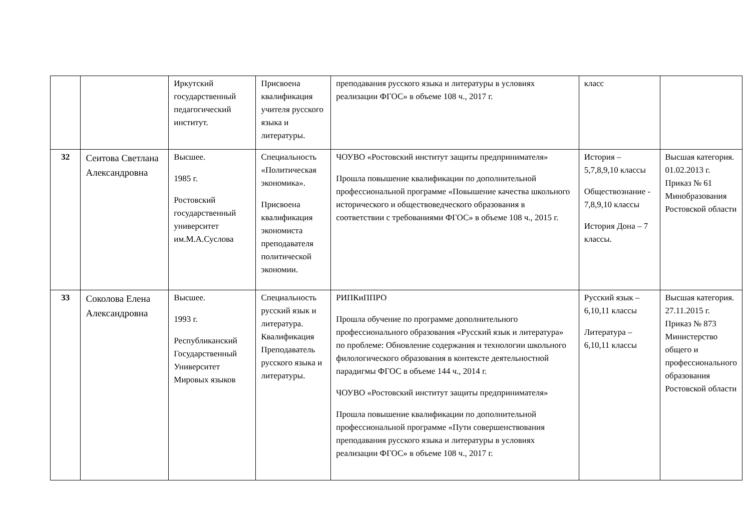| | | Иркутский государственный педагогический институт. | Присвоена квалификация учителя русского языка и литературы. | преподавания русского языка и литературы в условиях реализации ФГОС» в объеме 108 ч., 2017 г. | класс | |
| 32 | Сеитова Светлана Александровна | Высшее. 1985 г. Ростовский государственный университет им.М.А.Суслова | Специальность «Политическая экономика». Присвоена квалификация экономиста преподавателя политической экономии. | ЧОУВО «Ростовский институт защиты предпринимателя» Прошла повышение квалификации по дополнительной профессиональной программе «Повышение качества школьного исторического и обществоведческого образования в соответствии с требованиями ФГОС» в объеме 108 ч., 2015 г. | История – 5,7,8,9,10 классы Обществознание - 7,8,9,10 классы История Дона – 7 классы. | Высшая категория. 01.02.2013 г. Приказ № 61 Минобразования Ростовской области |
| 33 | Соколова Елена Александровна | Высшее. 1993 г. Республиканский Государственный Университет Мировых языков | Специальность русский язык и литература. Квалификация Преподаватель русского языка и литературы. | РИПКиППРО Прошла обучение по программе дополнительного профессионального образования «Русский язык и литература» по проблеме: Обновление содержания и технологии школьного филологического образования в контексте деятельностной парадигмы ФГОС в объеме 144 ч., 2014 г. ЧОУВО «Ростовский институт защиты предпринимателя» Прошла повышение квалификации по дополнительной профессиональной программе «Пути совершенствования преподавания русского языка и литературы в условиях реализации ФГОС» в объеме 108 ч., 2017 г. | Русский язык – 6,10,11 классы Литература – 6,10,11 классы | Высшая категория. 27.11.2015 г. Приказ № 873 Министерство общего и профессионального образования Ростовской области |